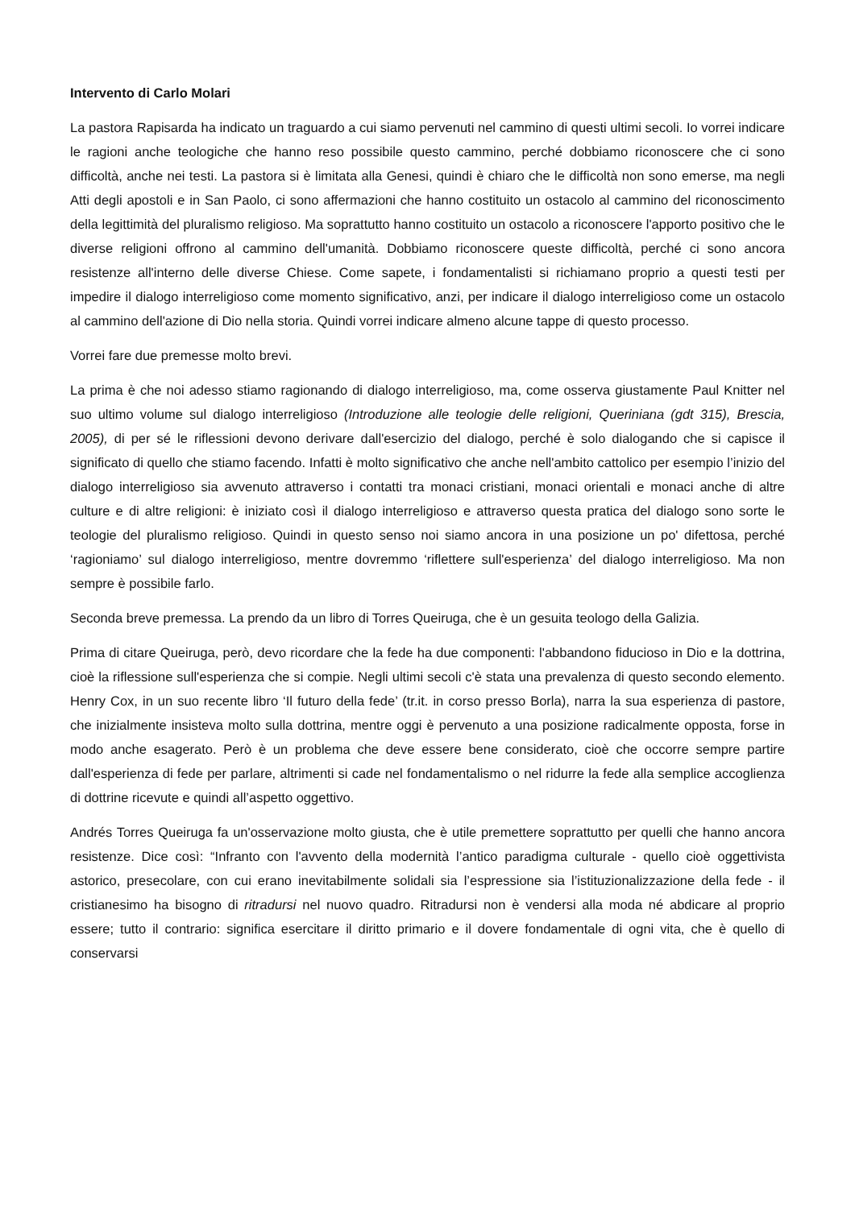Intervento di Carlo Molari
La pastora Rapisarda ha indicato un traguardo a cui siamo pervenuti nel cammino di questi ultimi secoli. Io vorrei indicare le ragioni anche teologiche che hanno reso possibile questo cammino, perché dobbiamo riconoscere che ci sono difficoltà, anche nei testi. La pastora si è limitata alla Genesi, quindi è chiaro che le difficoltà non sono emerse, ma negli Atti degli apostoli e in San Paolo, ci sono affermazioni che hanno costituito un ostacolo al cammino del riconoscimento della legittimità del pluralismo religioso. Ma soprattutto hanno costituito un ostacolo a riconoscere l'apporto positivo che le diverse religioni offrono al cammino dell'umanità. Dobbiamo riconoscere queste difficoltà, perché ci sono ancora resistenze all'interno delle diverse Chiese. Come sapete, i fondamentalisti si richiamano proprio a questi testi per impedire il dialogo interreligioso come momento significativo, anzi, per indicare il dialogo interreligioso come un ostacolo al cammino dell'azione di Dio nella storia. Quindi vorrei indicare almeno alcune tappe di questo processo.
Vorrei fare due premesse molto brevi.
La prima è che noi adesso stiamo ragionando di dialogo interreligioso, ma, come osserva giustamente Paul Knitter nel suo ultimo volume sul dialogo interreligioso (Introduzione alle teologie delle religioni, Queriniana (gdt 315), Brescia, 2005), di per sé le riflessioni devono derivare dall'esercizio del dialogo, perché è solo dialogando che si capisce il significato di quello che stiamo facendo. Infatti è molto significativo che anche nell'ambito cattolico per esempio l’inizio del dialogo interreligioso sia avvenuto attraverso i contatti tra monaci cristiani, monaci orientali e monaci anche di altre culture e di altre religioni: è iniziato così il dialogo interreligioso e attraverso questa pratica del dialogo sono sorte le teologie del pluralismo religioso. Quindi in questo senso noi siamo ancora in una posizione un po' difettosa, perché ‘ragioniamo’ sul dialogo interreligioso, mentre dovremmo ‘riflettere sull'esperienza’ del dialogo interreligioso. Ma non sempre è possibile farlo.
Seconda breve premessa. La prendo da un libro di Torres Queiruga, che è un gesuita teologo della Galizia.
Prima di citare Queiruga, però, devo ricordare che la fede ha due componenti: l'abbandono fiducioso in Dio e la dottrina, cioè la riflessione sull'esperienza che si compie. Negli ultimi secoli c'è stata una prevalenza di questo secondo elemento. Henry Cox, in un suo recente libro ‘Il futuro della fede’ (tr.it. in corso presso Borla), narra la sua esperienza di pastore, che inizialmente insisteva molto sulla dottrina, mentre oggi è pervenuto a una posizione radicalmente opposta, forse in modo anche esagerato. Però è un problema che deve essere bene considerato, cioè che occorre sempre partire dall'esperienza di fede per parlare, altrimenti si cade nel fondamentalismo o nel ridurre la fede alla semplice accoglienza di dottrine ricevute e quindi all’aspetto oggettivo.
Andrés Torres Queiruga fa un'osservazione molto giusta, che è utile premettere soprattutto per quelli che hanno ancora resistenze. Dice così: “Infranto con l'avvento della modernità l’antico paradigma culturale - quello cioè oggettivista astorico, presecolare, con cui erano inevitabilmente solidali sia l’espressione sia l’istituzionalizzazione della fede - il cristianesimo ha bisogno di ritradursi nel nuovo quadro. Ritradursi non è vendersi alla moda né abdicare al proprio essere; tutto il contrario: significa esercitare il diritto primario e il dovere fondamentale di ogni vita, che è quello di conservarsi